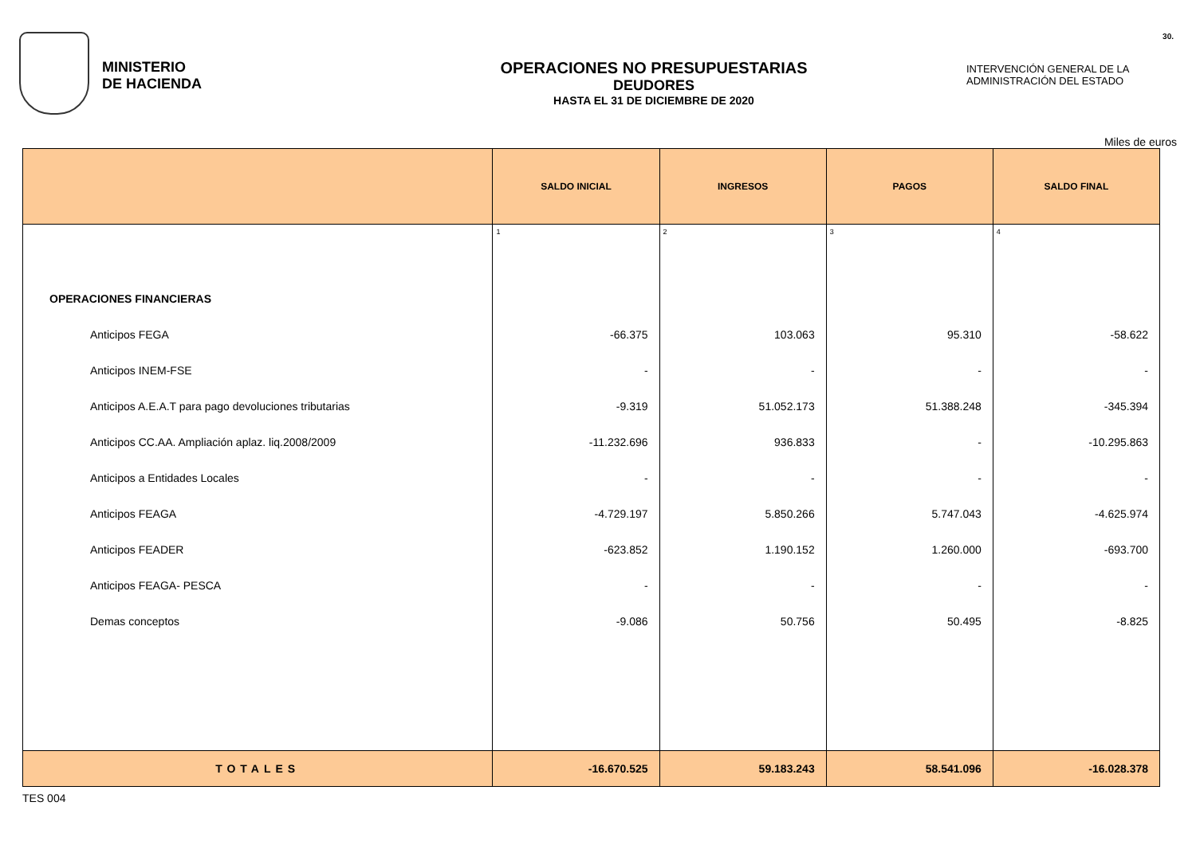MINISTERIO
DE HACIENDA
OPERACIONES NO PRESUPUESTARIAS
DEUDORES
HASTA EL 31 DE DICIEMBRE DE 2020
30.
INTERVENCIÓN GENERAL DE LA
ADMINISTRACIÓN DEL ESTADO
Miles de euros
| | SALDO INICIAL | INGRESOS | PAGOS | SALDO FINAL |
| --- | --- | --- | --- | --- |
| | 1 | 2 | 3 | 4 |
| OPERACIONES FINANCIERAS | | | | |
| Anticipos FEGA | -66.375 | 103.063 | 95.310 | -58.622 |
| Anticipos INEM-FSE | - | - | - | - |
| Anticipos A.E.A.T para pago devoluciones tributarias | -9.319 | 51.052.173 | 51.388.248 | -345.394 |
| Anticipos CC.AA. Ampliación aplaz. liq.2008/2009 | -11.232.696 | 936.833 | - | -10.295.863 |
| Anticipos a Entidades Locales | - | - | - | - |
| Anticipos FEAGA | -4.729.197 | 5.850.266 | 5.747.043 | -4.625.974 |
| Anticipos FEADER | -623.852 | 1.190.152 | 1.260.000 | -693.700 |
| Anticipos FEAGA- PESCA | - | - | - | - |
| Demas conceptos | -9.086 | 50.756 | 50.495 | -8.825 |
| TOTALES | -16.670.525 | 59.183.243 | 58.541.096 | -16.028.378 |
TES 004